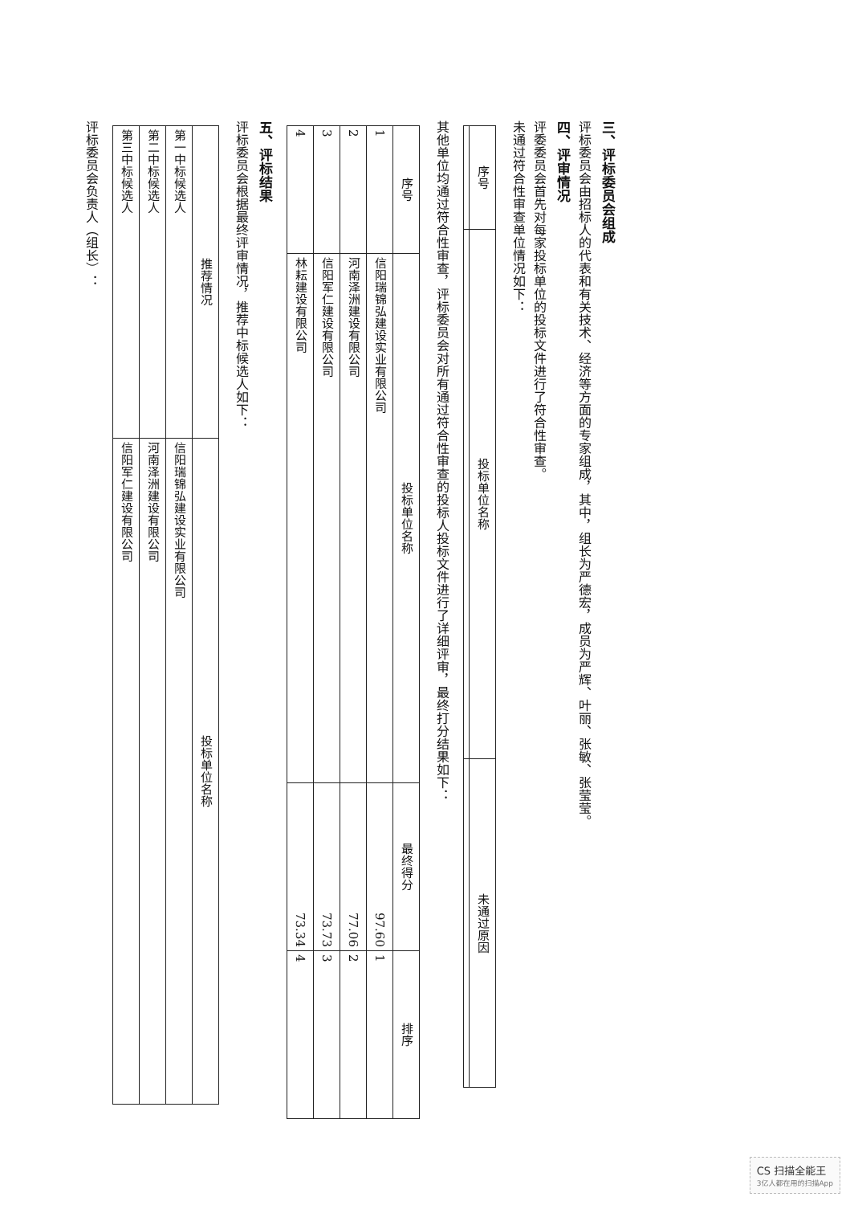三、评标委员会组成
评标委员会由招标人的代表和有关技术、经济等方面的专家组成，其中，组长为严德宏，成员为严辉、叶丽、张敏、张莹莹。
四、评审情况
评委委员会首先对每家投标单位的投标文件进行了符合性审查。
未通过符合性审查单位情况如下：
| 序号 | 投标单位名称 | 未通过原因 |
| --- | --- | --- |
其他单位均通过符合性审查，评标委员会对所有通过符合性审查的投标人投标文件进行了详细评审，最终打分结果如下：
| 序号 | 投标单位名称 | 最终得分 | 排序 |
| --- | --- | --- | --- |
| 1 | 信阳瑞锦弘建设实业有限公司 | 97.60 | 1 |
| 2 | 河南泽洲建设有限公司 | 77.06 | 2 |
| 3 | 信阳军仁建设有限公司 | 73.73 | 3 |
| 4 | 林耘建设有限公司 | 73.34 | 4 |
五、评标结果
评标委员会根据最终评审情况，推荐中标候选人如下：
| 推荐情况 | 投标单位名称 |
| --- | --- |
| 第一中标候选人 | 信阳瑞锦弘建设实业有限公司 |
| 第二中标候选人 | 河南泽洲建设有限公司 |
| 第三中标候选人 | 信阳军仁建设有限公司 |
评标委员会负责人（组长）：
CS 扫描全能王
3亿人都在用的扫描App